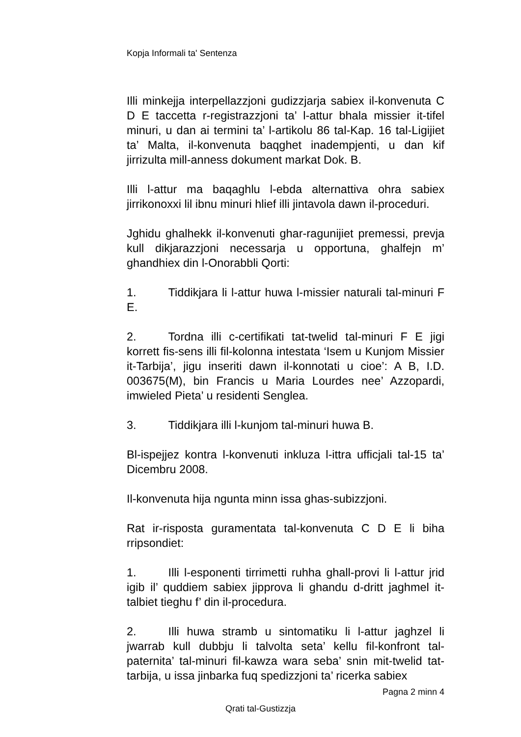Kopja Informali ta' Sentenza
Illi minkejja interpellazzjoni gudizzjarja sabiex il-konvenuta C D E taccetta r-registrazzjoni ta’ l-attur bhala missier it-tifel minuri, u dan ai termini ta’ l-artikolu 86 tal-Kap. 16 tal-Ligijiet ta’ Malta, il-konvenuta baqghet inadempjenti, u dan kif jirrizulta mill-anness dokument markat Dok. B.
Illi l-attur ma baqaghlu l-ebda alternattiva ohra sabiex jirrikonoxxi lil ibnu minuri hlief illi jintavola dawn il-proceduri.
Jghidu ghalhekk il-konvenuti ghar-ragunijiet premessi, prevja kull dikjarazzjoni necessarja u opportuna, ghalfejn m’ ghandhiex din l-Onorabbli Qorti:
1. Tiddikjara li l-attur huwa l-missier naturali tal-minuri F E.
2. Tordna illi c-certifikati tat-twelid tal-minuri F E jigi korrett fis-sens illi fil-kolonna intestata ‘Isem u Kunjom Missier it-Tarbija’, jigu inseriti dawn il-konnotati u cioe’: A B, I.D. 003675(M), bin Francis u Maria Lourdes nee’ Azzopardi, imwieled Pieta’ u residenti Senglea.
3. Tiddikjara illi l-kunjom tal-minuri huwa B.
Bl-ispejjez kontra l-konvenuti inkluza l-ittra ufficjali tal-15 ta’ Dicembru 2008.
Il-konvenuta hija ngunta minn issa ghas-subizzjoni.
Rat ir-risposta guramentata tal-konvenuta C D E li biha rripsondiet:
1. Illi l-esponenti tirrimetti ruhha ghall-provi li l-attur jrid igib il’ quddiem sabiex jipprova li ghandu d-dritt jaghmel it-talbiet tieghu f’ din il-procedura.
2. Illi huwa stramb u sintomatiku li l-attur jaghzel li jwarrab kull dubbju li talvolta seta’ kellu fil-konfront tal-paternita’ tal-minuri fil-kawza wara seba’ snin mit-twelid tat-tarbija, u issa jinbarka fuq spedizzjoni ta’ ricerka sabiex
Pagna 2 minn 4
Qrati tal-Gustizzja